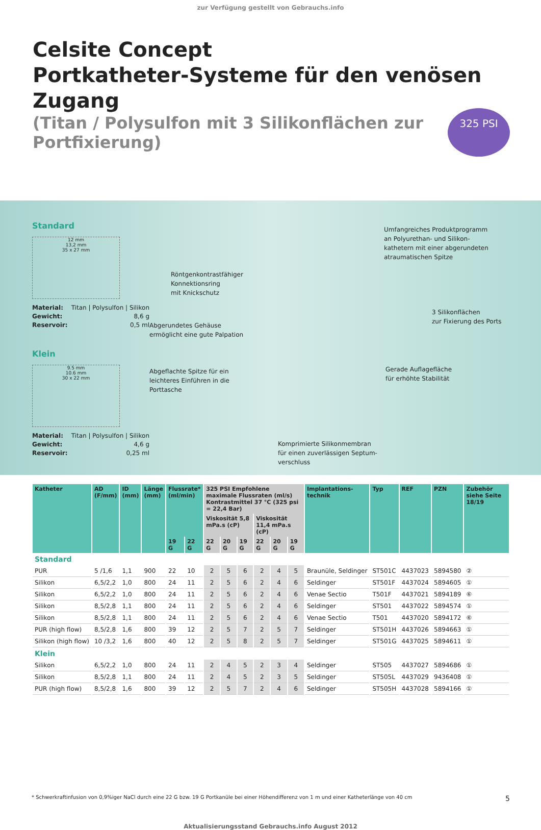zur Verfügung gestellt von Gebrauchs.info
Celsite Concept
Portkatheter-Systeme für den venösen Zugang
(Titan / Polysulfon mit 3 Silikonflächen zur Portfixierung)
325 PSI
Standard
12 mm
13,2 mm
35 x 27 mm
Material: Titan | Polysulfon | Silikon
Gewicht: 8,6 g
Reservoir: 0,5 ml
Klein
9.5 mm
10.6 mm
30 x 22 mm
Material: Titan | Polysulfon | Silikon
Gewicht: 4,6 g
Reservoir: 0,25 ml
Umfangreiches Produktprogramm
an Polyurethan- und Silikon-
kathetern mit einer abgerundeten
atraumatischen Spitze
Röntgenkontrastfähiger
Konnektionsring
mit Knickschutz
3 Silikonflächen
zur Fixierung des Ports
Abgerundetes Gehäuse
ermöglicht eine gute Palpation
Abgeflachte Spitze für ein
leichteres Einführen in die
Porttasche
Gerade Auflagefläche
für erhöhte Stabilität
Komprimierte Silikonmembran
für einen zuverlässigen Septum-
verschluss
| Katheter | AD (F/mm) | ID (mm) | Länge (mm) | Flussrate* (ml/min) | | 325 PSI Empfohlene maximale Flussraten (ml/s) Kontrastmittel 37 °C (325 psi = 22,4 Bar) | | | | | | Implantations- technik | Typ | REF | PZN | Zubehör siehe Seite 18/19 |
| --- | --- | --- | --- | --- | --- | --- | --- | --- | --- | --- | --- | --- | --- | --- | --- | --- |
| | | | | | | Viskosität 5,8 mPa.s (cP) | | | Viskosität 11,4 mPa.s (cP) | | | | | | | |
| | | | | 19 G | 22 G | 22 G | 20 G | 19 G | 22 G | 20 G | 19 G | | | | | |
| Standard | | | | | | | | | | | | | | | | |
| PUR | 5 /1,6 | 1,1 | 900 | 22 | 10 | 2 | 5 | 6 | 2 | 4 | 5 | Braunüle, Seldinger | ST501C | 4437023 | 5894580 | ② |
| Silikon | 6,5/2,2 | 1,0 | 800 | 24 | 11 | 2 | 5 | 6 | 2 | 4 | 6 | Seldinger | ST501F | 4437024 | 5894605 | ① |
| Silikon | 6,5/2,2 | 1,0 | 800 | 24 | 11 | 2 | 5 | 6 | 2 | 4 | 6 | Venae Sectio | T501F | 4437021 | 5894189 | ⑥ |
| Silikon | 8,5/2,8 | 1,1 | 800 | 24 | 11 | 2 | 5 | 6 | 2 | 4 | 6 | Seldinger | ST501 | 4437022 | 5894574 | ① |
| Silikon | 8,5/2,8 | 1,1 | 800 | 24 | 11 | 2 | 5 | 6 | 2 | 4 | 6 | Venae Sectio | T501 | 4437020 | 5894172 | ⑥ |
| PUR (high flow) | 8,5/2,8 | 1,6 | 800 | 39 | 12 | 2 | 5 | 7 | 2 | 5 | 7 | Seldinger | ST501H | 4437026 | 5894663 | ① |
| Silikon (high flow) | 10 /3,2 | 1,6 | 800 | 40 | 12 | 2 | 5 | 8 | 2 | 5 | 7 | Seldinger | ST501G | 4437025 | 5894611 | ① |
| Klein | | | | | | | | | | | | | | | | |
| Silikon | 6,5/2,2 | 1,0 | 800 | 24 | 11 | 2 | 4 | 5 | 2 | 3 | 4 | Seldinger | ST505 | 4437027 | 5894686 | ① |
| Silikon | 8,5/2,8 | 1,1 | 800 | 24 | 11 | 2 | 4 | 5 | 2 | 3 | 5 | Seldinger | ST505L | 4437029 | 9436408 | ① |
| PUR (high flow) | 8,5/2,8 | 1,6 | 800 | 39 | 12 | 2 | 5 | 7 | 2 | 4 | 6 | Seldinger | ST505H | 4437028 | 5894166 | ① |
* Schwerkraftinfusion von 0,9%iger NaCl durch eine 22 G bzw. 19 G Portkanüle bei einer Höhendifferenz von 1 m und einer Katheterlänge von 40 cm 5
Aktualisierungsstand Gebrauchs.info August 2012